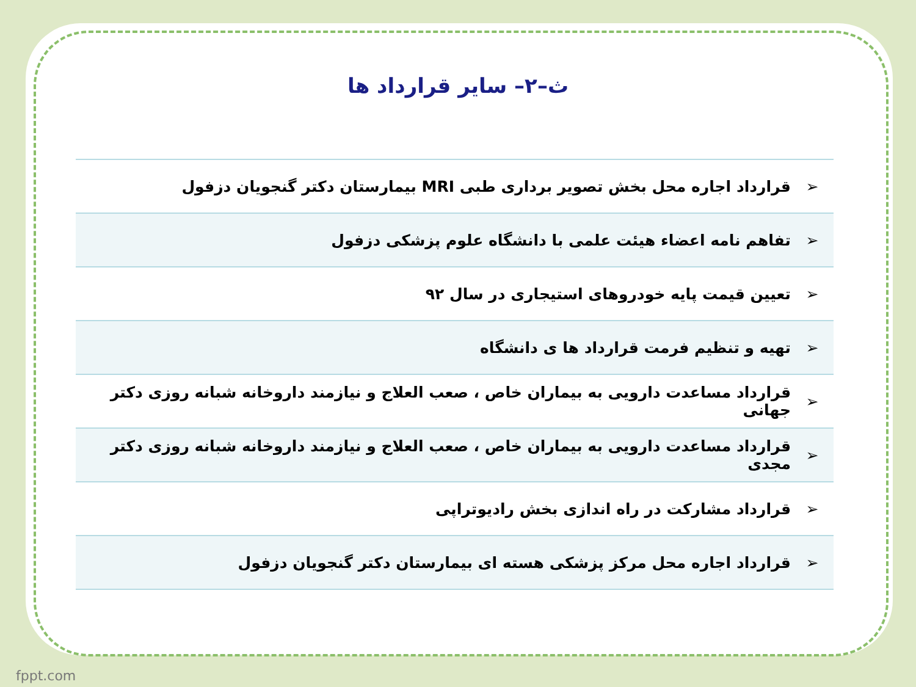ث–۲– سایر قرارداد ها
| ➢ | قرارداد اجاره محل بخش تصویر برداری طبی MRI بیمارستان دکتر گنجویان دزفول |
| ➢ | تفاهم نامه اعضاء هیئت علمی با دانشگاه علوم پزشکی دزفول |
| ➢ | تعیین قیمت پایه خودروهای استیجاری در سال ۹۲ |
| ➢ | تهیه و تنظیم فرمت قرارداد ها ی دانشگاه |
| ➢ | قرارداد مساعدت دارویی به بیماران خاص ، صعب العلاج و نیازمند داروخانه شبانه روزی دکتر جهانی |
| ➢ | قرارداد مساعدت دارویی به بیماران خاص ، صعب العلاج و نیازمند داروخانه شبانه روزی دکتر مجدی |
| ➢ | قرارداد مشارکت در راه اندازی بخش رادیوتراپی |
| ➢ | قرارداد اجاره محل مرکز پزشکی هسته ای بیمارستان دکتر گنجویان دزفول |
fppt.com